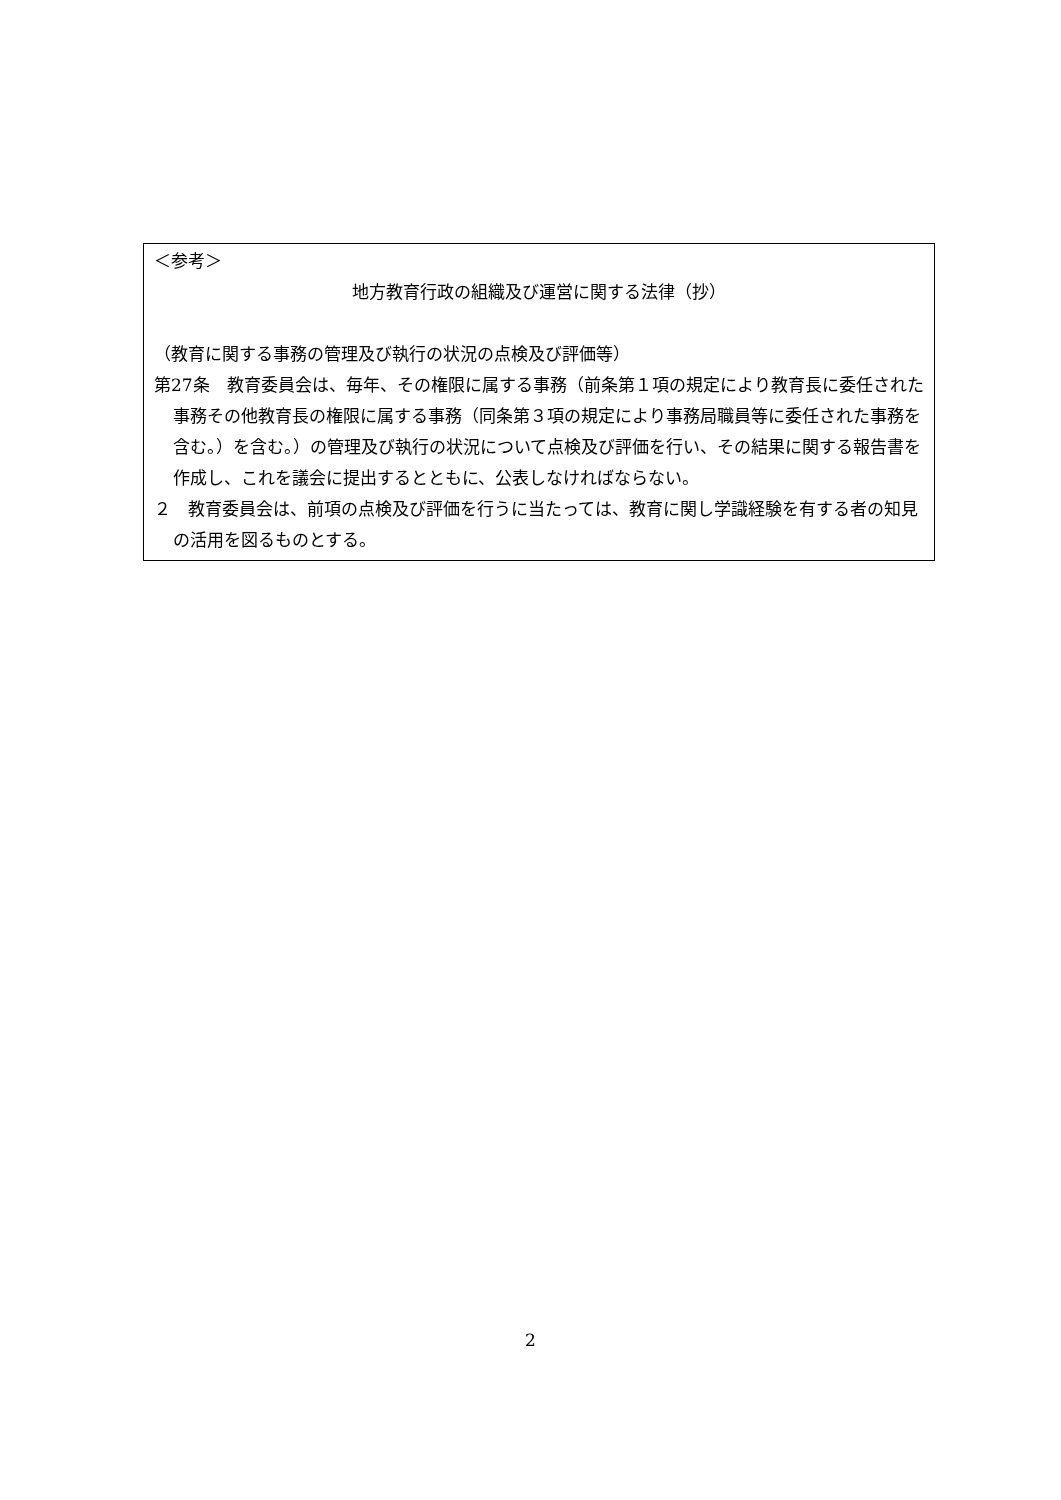＜参考＞
地方教育行政の組織及び運営に関する法律（抄）
（教育に関する事務の管理及び執行の状況の点検及び評価等）
第27条　教育委員会は、毎年、その権限に属する事務（前条第１項の規定により教育長に委任された事務その他教育長の権限に属する事務（同条第３項の規定により事務局職員等に委任された事務を含む。）を含む。）の管理及び執行の状況について点検及び評価を行い、その結果に関する報告書を作成し、これを議会に提出するとともに、公表しなければならない。
２　教育委員会は、前項の点検及び評価を行うに当たっては、教育に関し学識経験を有する者の知見の活用を図るものとする。
2